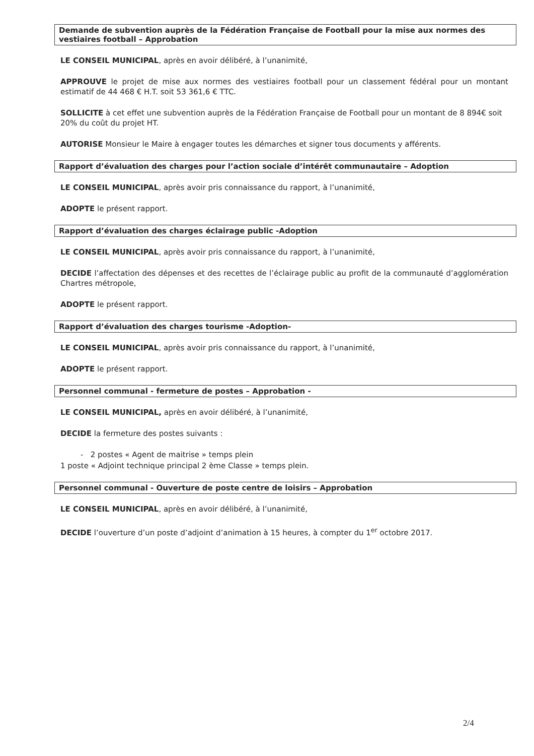Demande de subvention auprès de la Fédération Française de Football pour la mise aux normes des vestiaires football – Approbation
LE CONSEIL MUNICIPAL, après en avoir délibéré, à l’unanimité,
APPROUVE le projet de mise aux normes des vestiaires football pour un classement fédéral pour un montant estimatif de 44 468 € H.T. soit 53 361,6 € TTC.
SOLLICITE à cet effet une subvention auprès de la Fédération Française de Football pour un montant de 8 894€ soit 20% du coût du projet HT.
AUTORISE Monsieur le Maire à engager toutes les démarches et signer tous documents y afférents.
Rapport d’évaluation des charges pour l’action sociale d’intérêt communautaire – Adoption
LE CONSEIL MUNICIPAL, après avoir pris connaissance du rapport, à l’unanimité,
ADOPTE le présent rapport.
Rapport d’évaluation des charges éclairage public -Adoption
LE CONSEIL MUNICIPAL, après avoir pris connaissance du rapport, à l’unanimité,
DECIDE l’affectation des dépenses et des recettes de l’éclairage public au profit de la communauté d’agglomération Chartres métropole,
ADOPTE le présent rapport.
Rapport d’évaluation des charges tourisme -Adoption-
LE CONSEIL MUNICIPAL, après avoir pris connaissance du rapport, à l’unanimité,
ADOPTE le présent rapport.
Personnel communal - fermeture de postes – Approbation -
LE CONSEIL MUNICIPAL, après en avoir délibéré, à l’unanimité,
DECIDE la fermeture des postes suivants :
- 2 postes « Agent de maitrise » temps plein
1 poste « Adjoint technique principal 2 ème Classe » temps plein.
Personnel communal - Ouverture de poste centre de loisirs – Approbation
LE CONSEIL MUNICIPAL, après en avoir délibéré, à l’unanimité,
DECIDE l’ouverture d’un poste d’adjoint d’animation à 15 heures, à compter du 1<sup>er</sup> octobre 2017.
2/4